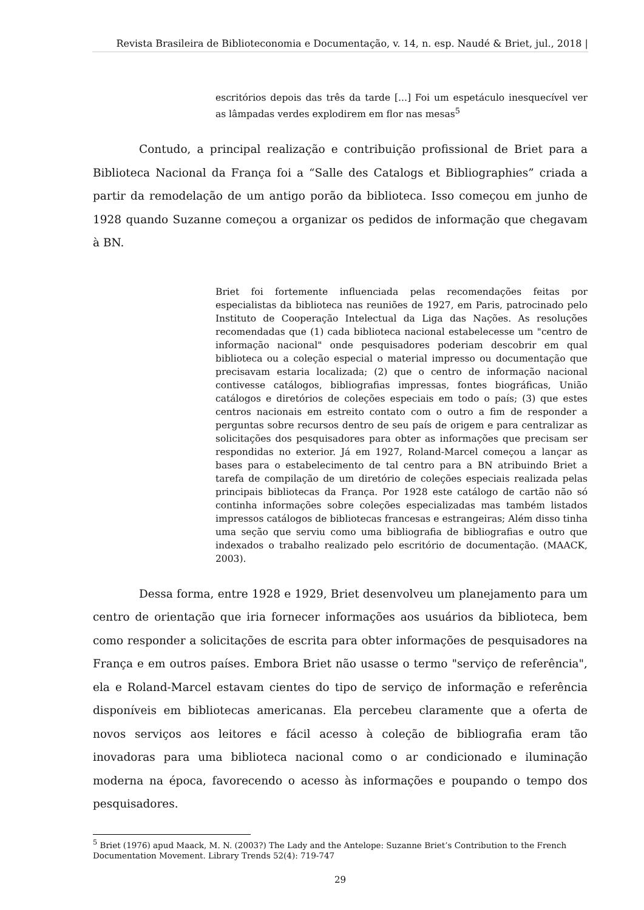Revista Brasileira de Biblioteconomia e Documentação, v. 14, n. esp. Naudé & Briet, jul., 2018 |
escritórios depois das três da tarde [...] Foi um espetáculo inesquecível ver as lâmpadas verdes explodirem em flor nas mesas<sup>5</sup>
Contudo, a principal realização e contribuição profissional de Briet para a Biblioteca Nacional da França foi a “Salle des Catalogs et Bibliographies” criada a partir da remodelação de um antigo porão da biblioteca. Isso começou em junho de 1928 quando Suzanne começou a organizar os pedidos de informação que chegavam à BN.
Briet foi fortemente influenciada pelas recomendações feitas por especialistas da biblioteca nas reuniões de 1927, em Paris, patrocinado pelo Instituto de Cooperação Intelectual da Liga das Nações. As resoluções recomendadas que (1) cada biblioteca nacional estabelecesse um "centro de informação nacional" onde pesquisadores poderiam descobrir em qual biblioteca ou a coleção especial o material impresso ou documentação que precisavam estaria localizada; (2) que o centro de informação nacional contivesse catálogos, bibliografias impressas, fontes biográficas, União catálogos e diretórios de coleções especiais em todo o país; (3) que estes centros nacionais em estreito contato com o outro a fim de responder a perguntas sobre recursos dentro de seu país de origem e para centralizar as solicitações dos pesquisadores para obter as informações que precisam ser respondidas no exterior. Já em 1927, Roland-Marcel começou a lançar as bases para o estabelecimento de tal centro para a BN atribuindo Briet a tarefa de compilação de um diretório de coleções especiais realizada pelas principais bibliotecas da França. Por 1928 este catálogo de cartão não só continha informações sobre coleções especializadas mas também listados impressos catálogos de bibliotecas francesas e estrangeiras; Além disso tinha uma seção que serviu como uma bibliografia de bibliografias e outro que indexados o trabalho realizado pelo escritório de documentação. (MAACK, 2003).
Dessa forma, entre 1928 e 1929, Briet desenvolveu um planejamento para um centro de orientação que iria fornecer informações aos usuários da biblioteca, bem como responder a solicitações de escrita para obter informações de pesquisadores na França e em outros países. Embora Briet não usasse o termo "serviço de referência", ela e Roland-Marcel estavam cientes do tipo de serviço de informação e referência disponíveis em bibliotecas americanas. Ela percebeu claramente que a oferta de novos serviços aos leitores e fácil acesso à coleção de bibliografia eram tão inovadoras para uma biblioteca nacional como o ar condicionado e iluminação moderna na época, favorecendo o acesso às informações e poupando o tempo dos pesquisadores.
<sup>5</sup> Briet (1976) apud Maack, M. N. (2003?) The Lady and the Antelope: Suzanne Briet’s Contribution to the French Documentation Movement. Library Trends 52(4): 719-747
29